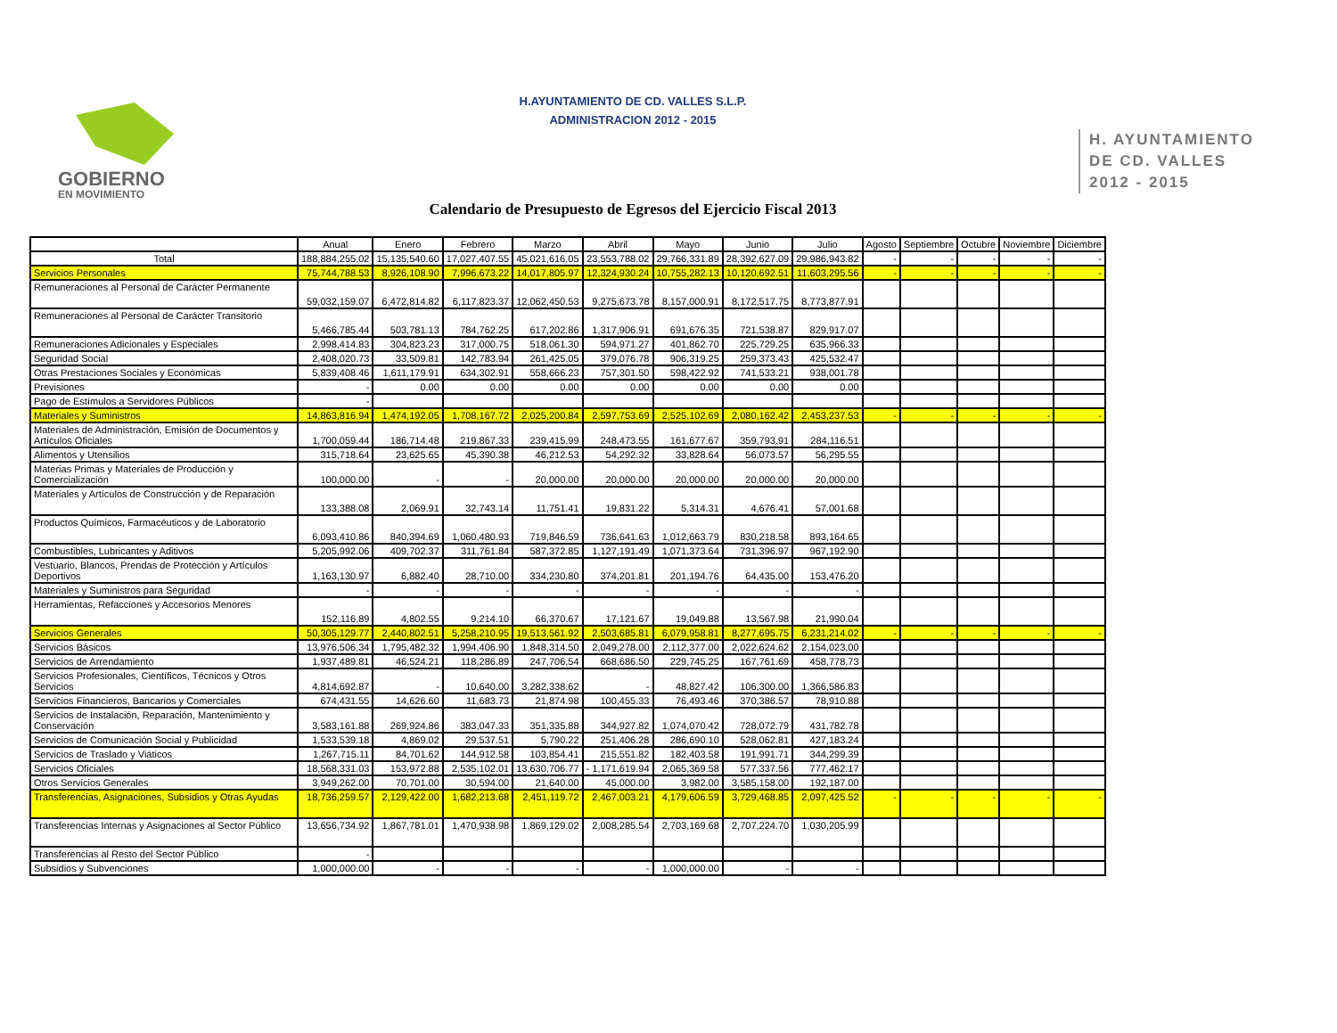GOBIERNO
EN MOVIMIENTO
H.AYUNTAMIENTO DE CD. VALLES S.L.P.
ADMINISTRACION 2012 - 2015
H. AYUNTAMIENTO
DE CD. VALLES
2012 - 2015
Calendario de Presupuesto de Egresos del Ejercicio Fiscal 2013
| | Anual | Enero | Febrero | Marzo | Abril | Mayo | Junio | Julio | Agosto | Septiembre | Octubre | Noviembre | Diciembre |
| --- | --- | --- | --- | --- | --- | --- | --- | --- | --- | --- | --- | --- | --- |
| Total | 188,884,255.02 | 15,135,540.60 | 17,027,407.55 | 45,021,616.05 | 23,553,788.02 | 29,766,331.89 | 28,392,627.09 | 29,986,943.82 | - | - | - | - | - |
| Servicios Personales | 75,744,788.53 | 8,926,108.90 | 7,996,673.22 | 14,017,805.97 | 12,324,930.24 | 10,755,282.13 | 10,120,692.51 | 11,603,295.56 | - | - | - | - | - |
| Remuneraciones al Personal de Carácter Permanente | 59,032,159.07 | 6,472,814.82 | 6,117,823.37 | 12,062,450.53 | 9,275,673.78 | 8,157,000.91 | 8,172,517.75 | 8,773,877.91 | | | | | |
| Remuneraciones al Personal de Carácter Transitorio | 5,466,785.44 | 503,781.13 | 784,762.25 | 617,202.86 | 1,317,906.91 | 691,676.35 | 721,538.87 | 829,917.07 | | | | | |
| Remuneraciones Adicionales y Especiales | 2,998,414.83 | 304,823.23 | 317,000.75 | 518,061.30 | 594,971.27 | 401,862.70 | 225,729.25 | 635,966.33 | | | | | |
| Seguridad Social | 2,408,020.73 | 33,509.81 | 142,783.94 | 261,425.05 | 379,076.78 | 906,319.25 | 259,373.43 | 425,532.47 | | | | | |
| Otras Prestaciones Sociales y Económicas | 5,839,408.46 | 1,611,179.91 | 634,302.91 | 558,666.23 | 757,301.50 | 598,422.92 | 741,533.21 | 938,001.78 | | | | | |
| Previsiones | - | 0.00 | 0.00 | 0.00 | 0.00 | 0.00 | 0.00 | 0.00 | | | | | |
| Pago de Estímulos a Servidores Públicos | - | | | | | | | | | | | | |
| Materiales y Suministros | 14,863,816.94 | 1,474,192.05 | 1,708,167.72 | 2,025,200.84 | 2,597,753.69 | 2,525,102.69 | 2,080,162.42 | 2,453,237.53 | - | - | - | - | - |
| Materiales de Administración, Emisión de Documentos y Artículos Oficiales | 1,700,059.44 | 186,714.48 | 219,867.33 | 239,415.99 | 248,473.55 | 161,677.67 | 359,793.91 | 284,116.51 | | | | | |
| Alimentos y Utensilios | 315,718.64 | 23,625.65 | 45,390.38 | 46,212.53 | 54,292.32 | 33,828.64 | 56,073.57 | 56,295.55 | | | | | |
| Materias Primas y Materiales de Producción y Comercialización | 100,000.00 | - | - | 20,000.00 | 20,000.00 | 20,000.00 | 20,000.00 | 20,000.00 | | | | | |
| Materiales y Artículos de Construcción y de Reparación | 133,388.08 | 2,069.91 | 32,743.14 | 11,751.41 | 19,831.22 | 5,314.31 | 4,676.41 | 57,001.68 | | | | | |
| Productos Químicos, Farmacéuticos y de Laboratorio | 6,093,410.86 | 840,394.69 | 1,060,480.93 | 719,846.59 | 736,641.63 | 1,012,663.79 | 830,218.58 | 893,164.65 | | | | | |
| Combustibles, Lubricantes y Aditivos | 5,205,992.06 | 409,702.37 | 311,761.84 | 587,372.85 | 1,127,191.49 | 1,071,373.64 | 731,396.97 | 967,192.90 | | | | | |
| Vestuario, Blancos, Prendas de Protección y Artículos Deportivos | 1,163,130.97 | 6,882.40 | 28,710.00 | 334,230.80 | 374,201.81 | 201,194.76 | 64,435.00 | 153,476.20 | | | | | |
| Materiales y Suministros para Seguridad | - | - | - | - | - | - | - | - | | | | | |
| Herramientas, Refacciones y Accesorios Menores | 152,116.89 | 4,802.55 | 9,214.10 | 66,370.67 | 17,121.67 | 19,049.88 | 13,567.98 | 21,990.04 | | | | | |
| Servicios Generales | 50,305,129.77 | 2,440,802.51 | 5,258,210.95 | 19,513,561.92 | 2,503,685.81 | 6,079,958.81 | 8,277,695.75 | 6,231,214.02 | - | - | - | - | - |
| Servicios Básicos | 13,976,506.34 | 1,795,482.32 | 1,994,406.90 | 1,848,314.50 | 2,049,278.00 | 2,112,377.00 | 2,022,624.62 | 2,154,023.00 | | | | | |
| Servicios de Arrendamiento | 1,937,489.81 | 46,524.21 | 118,286.89 | 247,706.54 | 668,686.50 | 229,745.25 | 167,761.69 | 458,778.73 | | | | | |
| Servicios Profesionales, Científicos, Técnicos y Otros Servicios | 4,814,692.87 | - | 10,640.00 | 3,282,338.62 | - | 48,827.42 | 106,300.00 | 1,366,586.83 | | | | | |
| Servicios Financieros, Bancarios y Comerciales | 674,431.55 | 14,626.60 | 11,683.73 | 21,874.98 | 100,455.33 | 76,493.46 | 370,386.57 | 78,910.88 | | | | | |
| Servicios de Instalación, Reparación, Mantenimiento y Conservación | 3,583,161.88 | 269,924.86 | 383,047.33 | 351,335.88 | 344,927.82 | 1,074,070.42 | 728,072.79 | 431,782.78 | | | | | |
| Servicios de Comunicación Social y Publicidad | 1,533,539.18 | 4,869.02 | 29,537.51 | 5,790.22 | 251,406.28 | 286,690.10 | 528,062.81 | 427,183.24 | | | | | |
| Servicios de Traslado y Viáticos | 1,267,715.11 | 84,701.62 | 144,912.58 | 103,854.41 | 215,551.82 | 182,403.58 | 191,991.71 | 344,299.39 | | | | | |
| Servicios Oficiales | 18,568,331.03 | 153,972.88 | 2,535,102.01 | 13,630,706.77 | - 1,171,619.94 | 2,065,369.58 | 577,337.56 | 777,462.17 | | | | | |
| Otros Servicios Generales | 3,949,262.00 | 70,701.00 | 30,594.00 | 21,640.00 | 45,000.00 | 3,982.00 | 3,585,158.00 | 192,187.00 | | | | | |
| Transferencias, Asignaciones, Subsidios y Otras Ayudas | 18,736,259.57 | 2,129,422.00 | 1,682,213.68 | 2,451,119.72 | 2,467,003.21 | 4,179,606.59 | 3,729,468.85 | 2,097,425.52 | - | - | - | - | - |
| Transferencias Internas y Asignaciones al Sector Público | 13,656,734.92 | 1,867,781.01 | 1,470,938.98 | 1,869,129.02 | 2,008,285.54 | 2,703,169.68 | 2,707,224.70 | 1,030,205.99 | | | | | |
| Transferencias al Resto del Sector Público | - | | | | | | | | | | | | |
| Subsidios y Subvenciones | 1,000,000.00 | - | - | - | - | 1,000,000.00 | - | - | | | | | |